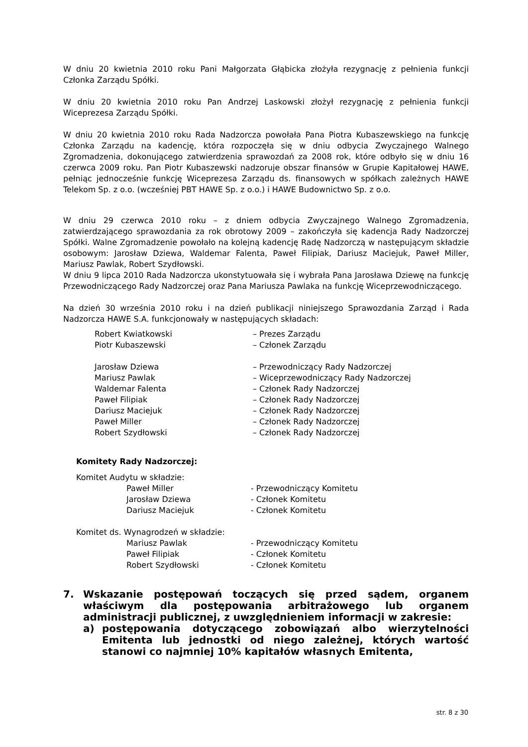W dniu 20 kwietnia 2010 roku Pani Małgorzata Głąbicka złożyła rezygnację z pełnienia funkcji Członka Zarządu Spółki.
W dniu 20 kwietnia 2010 roku Pan Andrzej Laskowski złożył rezygnację z pełnienia funkcji Wiceprezesa Zarządu Spółki.
W dniu 20 kwietnia 2010 roku Rada Nadzorcza powołała Pana Piotra Kubaszewskiego na funkcję Członka Zarządu na kadencję, która rozpoczęła się w dniu odbycia Zwyczajnego Walnego Zgromadzenia, dokonującego zatwierdzenia sprawozdań za 2008 rok, które odbyło się w dniu 16 czerwca 2009 roku. Pan Piotr Kubaszewski nadzoruje obszar finansów w Grupie Kapitałowej HAWE, pełniąc jednocześnie funkcję Wiceprezesa Zarządu ds. finansowych w spółkach zależnych HAWE Telekom Sp. z o.o. (wcześniej PBT HAWE Sp. z o.o.) i HAWE Budownictwo Sp. z o.o.
W dniu 29 czerwca 2010 roku – z dniem odbycia Zwyczajnego Walnego Zgromadzenia, zatwierdzającego sprawozdania za rok obrotowy 2009 – zakończyła się kadencja Rady Nadzorczej Spółki. Walne Zgromadzenie powołało na kolejną kadencję Radę Nadzorczą w następującym składzie osobowym: Jarosław Dziewa, Waldemar Falenta, Paweł Filipiak, Dariusz Maciejuk, Paweł Miller, Mariusz Pawlak, Robert Szydłowski.
W dniu 9 lipca 2010 Rada Nadzorcza ukonstytuowała się i wybrała Pana Jarosława Dziewę na funkcję Przewodniczącego Rady Nadzorczej oraz Pana Mariusza Pawlaka na funkcję Wiceprzewodniczącego.
Na dzień 30 września 2010 roku i na dzień publikacji niniejszego Sprawozdania Zarząd i Rada Nadzorcza HAWE S.A. funkcjonowały w następujących składach:
| Robert Kwiatkowski | – Prezes Zarządu |
| Piotr Kubaszewski | – Członek Zarządu |
| Jarosław Dziewa | – Przewodniczący Rady Nadzorczej |
| Mariusz Pawlak | – Wiceprzewodniczący Rady Nadzorczej |
| Waldemar Falenta | – Członek Rady Nadzorczej |
| Paweł Filipiak | – Członek Rady Nadzorczej |
| Dariusz Maciejuk | – Członek Rady Nadzorczej |
| Paweł Miller | – Członek Rady Nadzorczej |
| Robert Szydłowski | – Członek Rady Nadzorczej |
Komitety Rady Nadzorczej:
Komitet Audytu w składzie:
| Paweł Miller | - Przewodniczący Komitetu |
| Jarosław Dziewa | - Członek Komitetu |
| Dariusz Maciejuk | - Członek Komitetu |
Komitet ds. Wynagrodzeń w składzie:
| Mariusz Pawlak | - Przewodniczący Komitetu |
| Paweł Filipiak | - Członek Komitetu |
| Robert Szydłowski | - Członek Komitetu |
7. Wskazanie postępowań toczących się przed sądem, organem właściwym dla postępowania arbitrażowego lub organem administracji publicznej, z uwzględnieniem informacji w zakresie:
a) postępowania dotyczącego zobowiązań albo wierzytelności Emitenta lub jednostki od niego zależnej, których wartość stanowi co najmniej 10% kapitałów własnych Emitenta,
str. 8 z 30